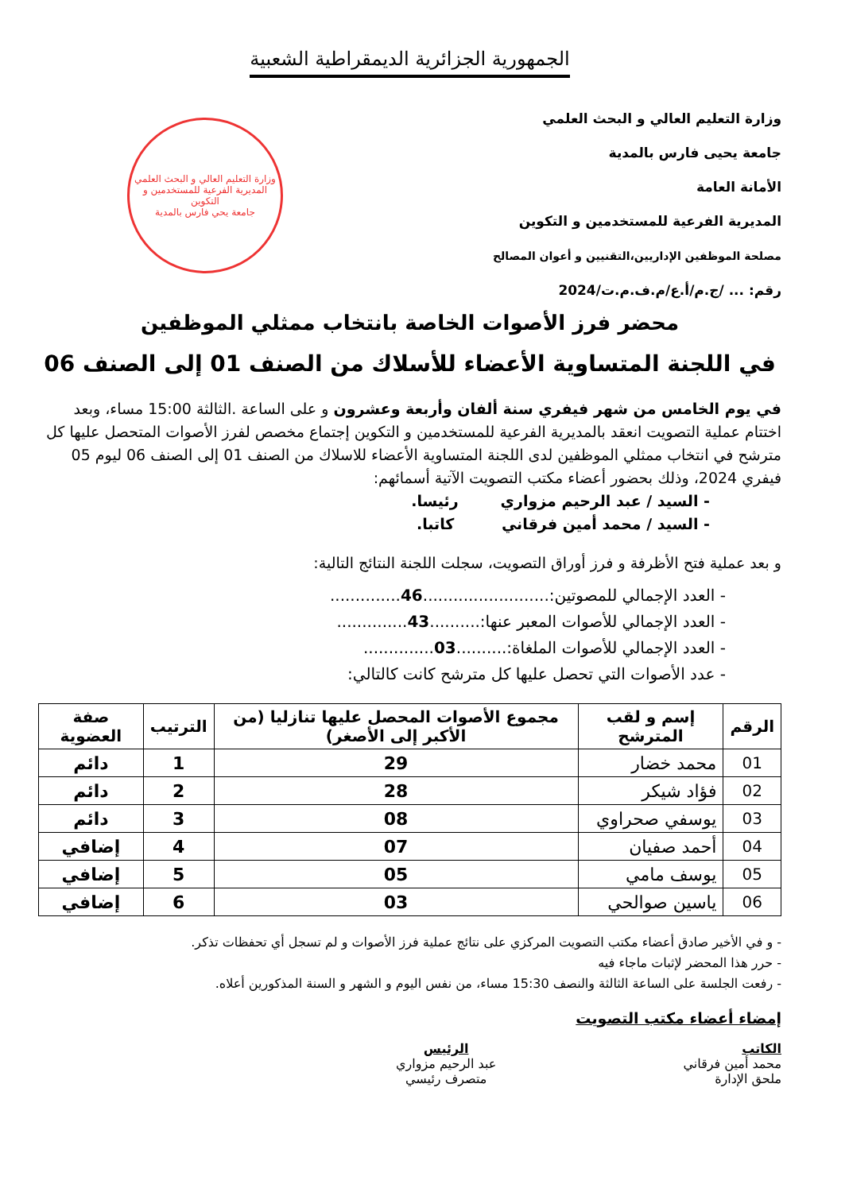الجمهورية الجزائرية الديمقراطية الشعبية
وزارة التعليم العالي و البحث العلمي
جامعة يحيى فارس بالمدية
الأمانة العامة
المديرية الفرعية للمستخدمين و التكوين
مصلحة الموظفين الإداريين،التقنيين و أعوان المصالح
رقم: ... /ج.م/أ.ع/م.ف.م.ت/2024
وزارة التعليم العالي و البحث العلمي
المديرية الفرعية للمستخدمين و التكوين
جامعة يحي فارس بالمدية
محضر فرز الأصوات الخاصة بانتخاب ممثلي الموظفين
في اللجنة المتساوية الأعضاء للأسلاك من الصنف 01 إلى الصنف 06
في يوم الخامس من شهر فيفري سنة ألفان وأربعة وعشرون و على الساعة .الثالثة 15:00 مساء، وبعد اختتام عملية التصويت انعقد بالمديرية الفرعية للمستخدمين و التكوين إجتماع مخصص لفرز الأصوات المتحصل عليها كل مترشح في انتخاب ممثلي الموظفين لدى اللجنة المتساوية الأعضاء للاسلاك من الصنف 01 إلى الصنف 06 ليوم 05 فيفري 2024، وذلك بحضور أعضاء مكتب التصويت الآتية أسمائهم:
- السيد / عبد الرحيم مزواري رئيسا.
- السيد / محمد أمين فرقاني كاتبا.
و بعد عملية فتح الأظرفة و فرز أوراق التصويت، سجلت اللجنة النتائج التالية:
- العدد الإجمالي للمصوتين:.........................46..............
- العدد الإجمالي للأصوات المعبر عنها:..........43..............
- العدد الإجمالي للأصوات الملغاة:..........03..............
- عدد الأصوات التي تحصل عليها كل مترشح كانت كالتالي:
| الرقم | إسم و لقب المترشح | مجموع الأصوات المحصل عليها تنازليا (من الأكبر إلى الأصغر) | الترتيب | صفة العضوية |
| --- | --- | --- | --- | --- |
| 01 | محمد خضار | 29 | 1 | دائم |
| 02 | فؤاد شيكر | 28 | 2 | دائم |
| 03 | يوسفي صحراوي | 08 | 3 | دائم |
| 04 | أحمد صفيان | 07 | 4 | إضافي |
| 05 | يوسف مامي | 05 | 5 | إضافي |
| 06 | ياسين صوالحي | 03 | 6 | إضافي |
- و في الأخير صادق أعضاء مكتب التصويت المركزي على نتائج عملية فرز الأصوات و لم تسجل أي تحفظات تذكر.
- حرر هذا المحضر لإثبات ماجاء فيه
- رفعت الجلسة على الساعة الثالثة والنصف 15:30 مساء، من نفس اليوم و الشهر و السنة المذكورين أعلاه.
إمضاء أعضاء مكتب التصويت
الكاتب
محمد أمين فرقاني
ملحق الإدارة
الرئيس
عبد الرحيم مزواري
متصرف رئيسي